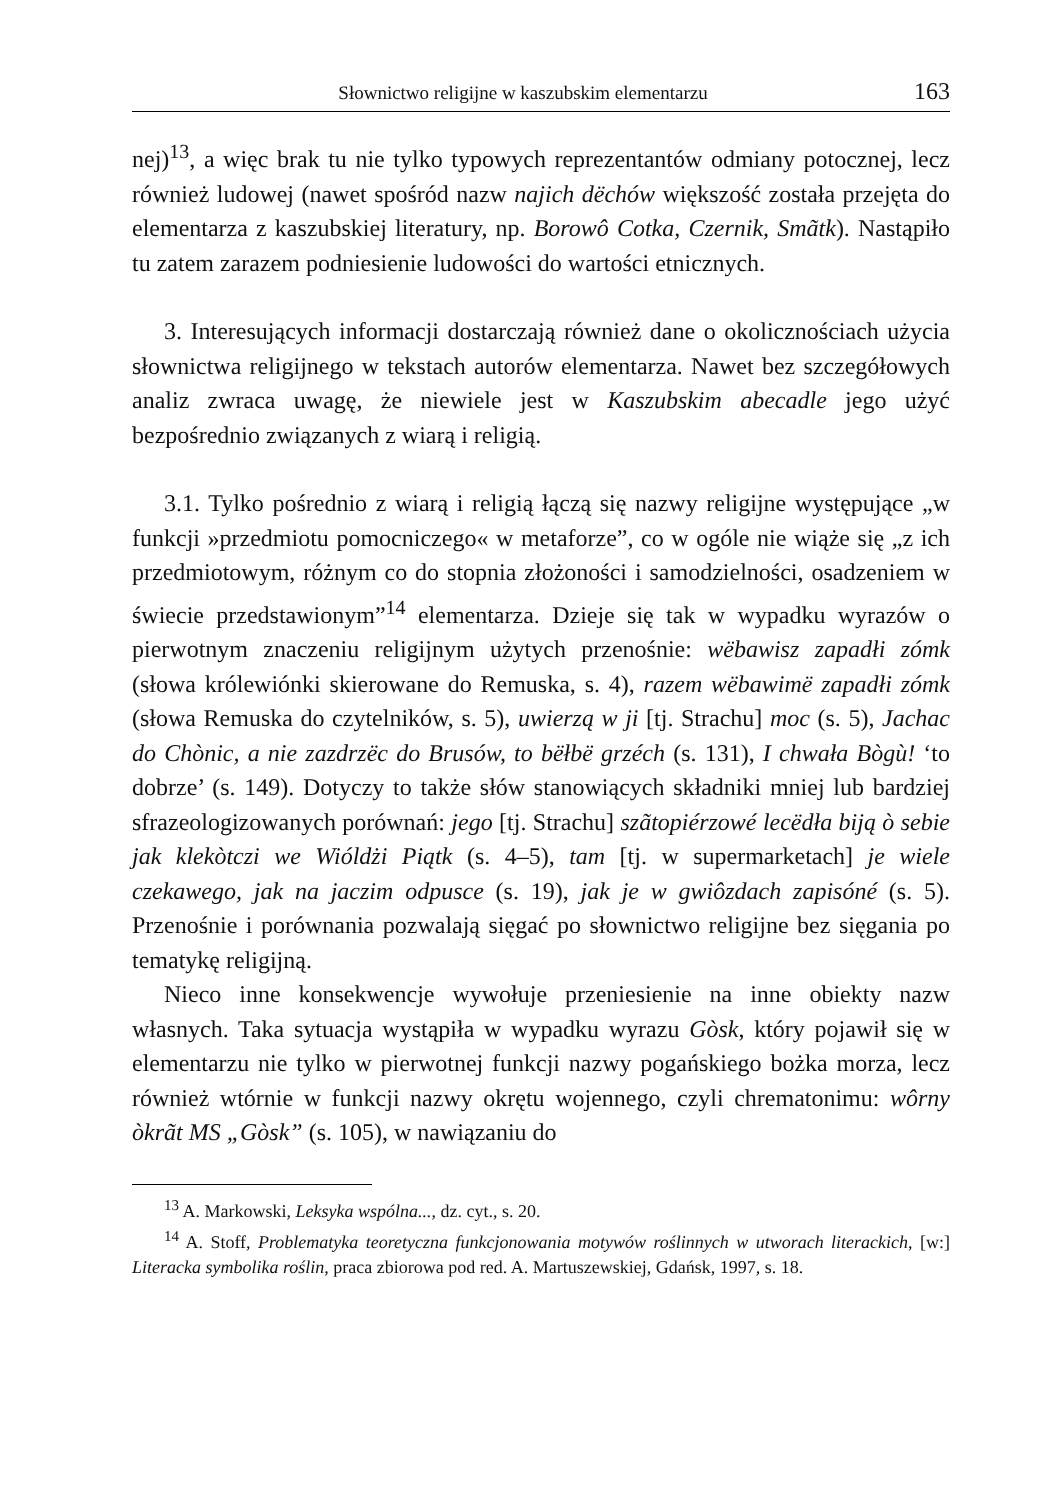Słownictwo religijne w kaszubskim elementarzu 163
nej)<sup>13</sup>, a więc brak tu nie tylko typowych reprezentantów odmiany potocznej, lecz również ludowej (nawet spośród nazw najich dëchów większość została przejęta do elementarza z kaszubskiej literatury, np. Borowô Cotka, Czernik, Smãtk). Nastąpiło tu zatem zarazem podniesienie ludowości do wartości etnicznych.
3. Interesujących informacji dostarczają również dane o okolicznościach użycia słownictwa religijnego w tekstach autorów elementarza. Nawet bez szczegółowych analiz zwraca uwagę, że niewiele jest w Kaszubskim abecadle jego użyć bezpośrednio związanych z wiarą i religią.
3.1. Tylko pośrednio z wiarą i religią łączą się nazwy religijne występujące „w funkcji »przedmiotu pomocniczego« w metaforze”, co w ogóle nie wiąże się „z ich przedmiotowym, różnym co do stopnia złożoności i samodzielności, osadzeniem w świecie przedstawionym”<sup>14</sup> elementarza. Dzieje się tak w wypadku wyrazów o pierwotnym znaczeniu religijnym użytych przenośnie: wëbawisz zapadłi zómk (słowa królewiónki skierowane do Remuska, s. 4), razem wëbawimë zapadłi zómk (słowa Remuska do czytelników, s. 5), uwierzą w ji [tj. Strachu] moc (s. 5), Jachac do Chònic, a nie zazdrzëc do Brusów, to bëłbë grzéch (s. 131), I chwała Bògù! ‘to dobrze’ (s. 149). Dotyczy to także słów stanowiących składniki mniej lub bardziej sfrazeologizowanych porównań: jego [tj. Strachu] szãtopiérzowé lecëdła biją ò sebie jak klekòtczi we Wióldżi Piątk (s. 4–5), tam [tj. w supermarketach] je wiele czekawego, jak na jaczim odpusce (s. 19), jak je w gwiôzdach zapisóné (s. 5). Przenośnie i porównania pozwalają sięgać po słownictwo religijne bez sięgania po tematykę religijną.
Nieco inne konsekwencje wywołuje przeniesienie na inne obiekty nazw własnych. Taka sytuacja wystąpiła w wypadku wyrazu Gòsk, który pojawił się w elementarzu nie tylko w pierwotnej funkcji nazwy pogańskiego bożka morza, lecz również wtórnie w funkcji nazwy okrętu wojennego, czyli chrematonimu: wôrny òkrãt MS „Gòsk” (s. 105), w nawiązaniu do
<sup>13</sup> A. Markowski, Leksyka wspólna..., dz. cyt., s. 20.
<sup>14</sup> A. Stoff, Problematyka teoretyczna funkcjonowania motywów roślinnych w utworach literackich, [w:] Literacka symbolika roślin, praca zbiorowa pod red. A. Martuszewskiej, Gdańsk, 1997, s. 18.